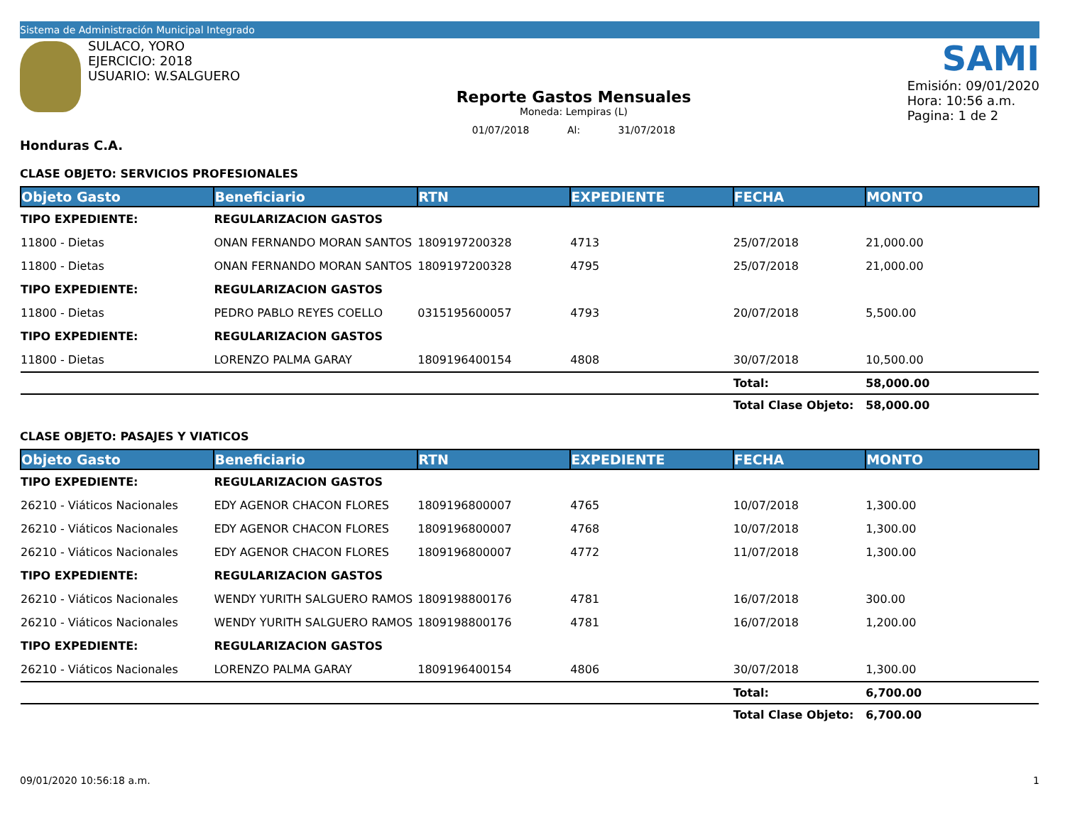Sistema de Administración Municipal Integrado
SULACO, YORO
EJERCICIO: 2018
USUARIO: W.SALGUERO
Reporte Gastos Mensuales
Moneda: Lempiras (L)
01/07/2018 Al: 31/07/2018
SAMI
Emisión: 09/01/2020
Hora: 10:56 a.m.
Pagina: 1 de 2
Honduras C.A.
CLASE OBJETO: SERVICIOS PROFESIONALES
| Objeto Gasto | Beneficiario | RTN | EXPEDIENTE | FECHA | MONTO |
| --- | --- | --- | --- | --- | --- |
| TIPO EXPEDIENTE: | REGULARIZACION GASTOS | | | | |
| 11800 - Dietas | ONAN FERNANDO MORAN SANTOS | 1809197200328 | 4713 | 25/07/2018 | 21,000.00 |
| 11800 - Dietas | ONAN FERNANDO MORAN SANTOS | 1809197200328 | 4795 | 25/07/2018 | 21,000.00 |
| TIPO EXPEDIENTE: | REGULARIZACION GASTOS | | | | |
| 11800 - Dietas | PEDRO PABLO REYES COELLO | 0315195600057 | 4793 | 20/07/2018 | 5,500.00 |
| TIPO EXPEDIENTE: | REGULARIZACION GASTOS | | | | |
| 11800 - Dietas | LORENZO PALMA GARAY | 1809196400154 | 4808 | 30/07/2018 | 10,500.00 |
| | | | | Total: | 58,000.00 |
| | | | | Total Clase Objeto: | 58,000.00 |
CLASE OBJETO: PASAJES Y VIATICOS
| Objeto Gasto | Beneficiario | RTN | EXPEDIENTE | FECHA | MONTO |
| --- | --- | --- | --- | --- | --- |
| TIPO EXPEDIENTE: | REGULARIZACION GASTOS | | | | |
| 26210 - Viáticos Nacionales | EDY AGENOR CHACON FLORES | 1809196800007 | 4765 | 10/07/2018 | 1,300.00 |
| 26210 - Viáticos Nacionales | EDY AGENOR CHACON FLORES | 1809196800007 | 4768 | 10/07/2018 | 1,300.00 |
| 26210 - Viáticos Nacionales | EDY AGENOR CHACON FLORES | 1809196800007 | 4772 | 11/07/2018 | 1,300.00 |
| TIPO EXPEDIENTE: | REGULARIZACION GASTOS | | | | |
| 26210 - Viáticos Nacionales | WENDY YURITH SALGUERO RAMOS | 1809198800176 | 4781 | 16/07/2018 | 300.00 |
| 26210 - Viáticos Nacionales | WENDY YURITH SALGUERO RAMOS | 1809198800176 | 4781 | 16/07/2018 | 1,200.00 |
| TIPO EXPEDIENTE: | REGULARIZACION GASTOS | | | | |
| 26210 - Viáticos Nacionales | LORENZO PALMA GARAY | 1809196400154 | 4806 | 30/07/2018 | 1,300.00 |
| | | | | Total: | 6,700.00 |
| | | | | Total Clase Objeto: | 6,700.00 |
09/01/2020 10:56:18 a.m. 1